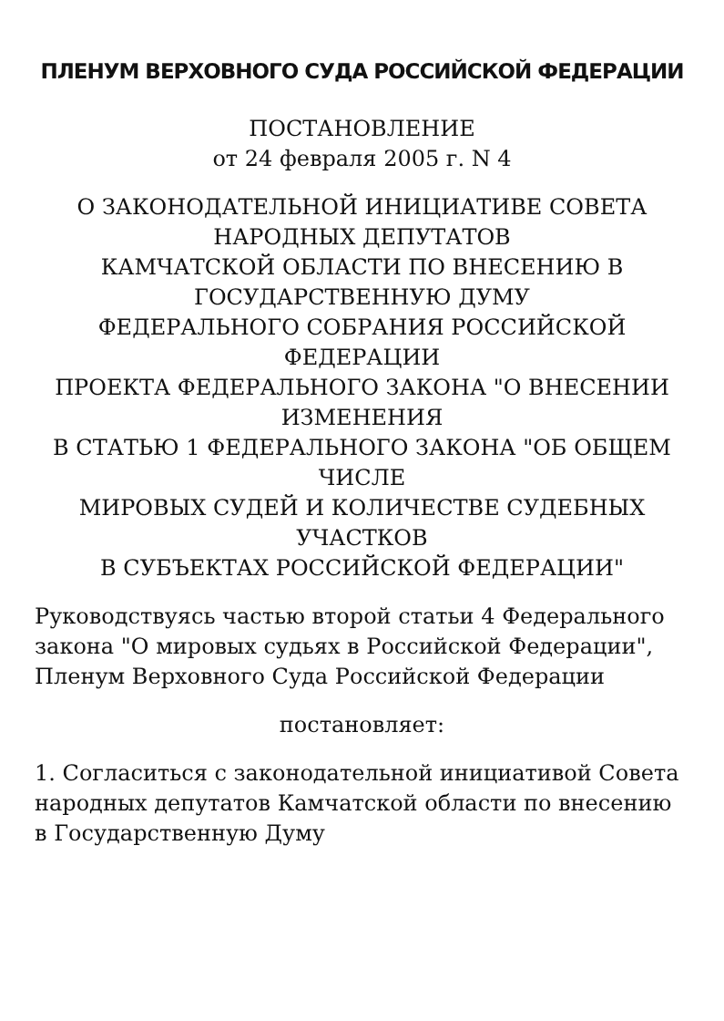ПЛЕНУМ ВЕРХОВНОГО СУДА РОССИЙСКОЙ ФЕДЕРАЦИИ
ПОСТАНОВЛЕНИЕ
от 24 февраля 2005 г. N 4
О ЗАКОНОДАТЕЛЬНОЙ ИНИЦИАТИВЕ СОВЕТА НАРОДНЫХ ДЕПУТАТОВ
КАМЧАТСКОЙ ОБЛАСТИ ПО ВНЕСЕНИЮ В ГОСУДАРСТВЕННУЮ ДУМУ
ФЕДЕРАЛЬНОГО СОБРАНИЯ РОССИЙСКОЙ ФЕДЕРАЦИИ
ПРОЕКТА ФЕДЕРАЛЬНОГО ЗАКОНА "О ВНЕСЕНИИ ИЗМЕНЕНИЯ
В СТАТЬЮ 1 ФЕДЕРАЛЬНОГО ЗАКОНА "ОБ ОБЩЕМ ЧИСЛЕ
МИРОВЫХ СУДЕЙ И КОЛИЧЕСТВЕ СУДЕБНЫХ УЧАСТКОВ
В СУБЪЕКТАХ РОССИЙСКОЙ ФЕДЕРАЦИИ"
Руководствуясь частью второй статьи 4 Федерального закона "О мировых судьях в Российской Федерации", Пленум Верховного Суда Российской Федерации
постановляет:
1. Согласиться с законодательной инициативой Совета народных депутатов Камчатской области по внесению в Государственную Думу